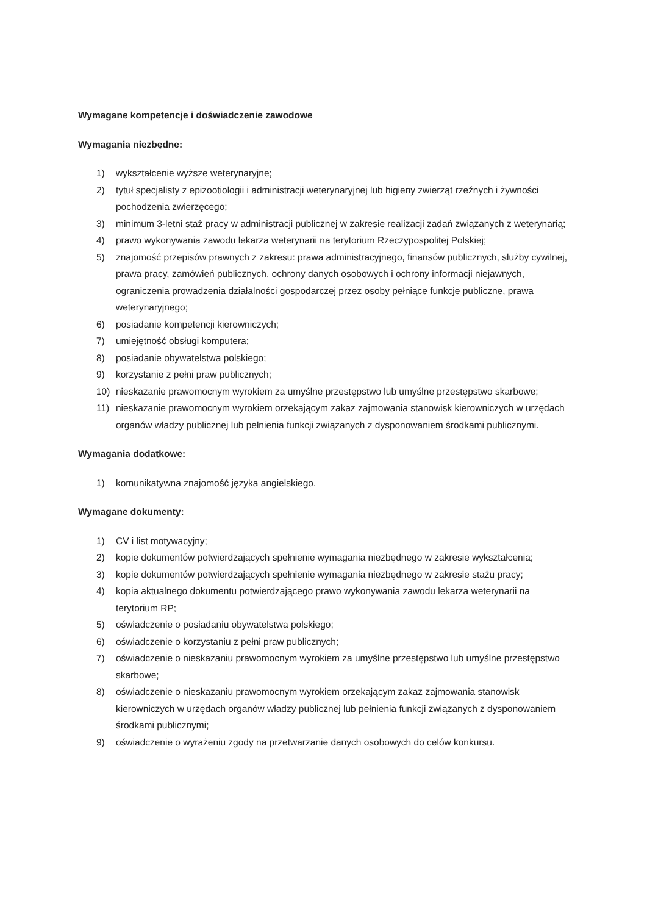Wymagane kompetencje i doświadczenie zawodowe
Wymagania niezbędne:
1) wykształcenie wyższe weterynaryjne;
2) tytuł specjalisty z epizootiologii i administracji weterynaryjnej lub higieny zwierząt rzeźnych i żywności pochodzenia zwierzęcego;
3) minimum 3-letni staż pracy w administracji publicznej w zakresie realizacji zadań związanych z weterynarią;
4) prawo wykonywania zawodu lekarza weterynarii na terytorium Rzeczypospolitej Polskiej;
5) znajomość przepisów prawnych z zakresu: prawa administracyjnego, finansów publicznych, służby cywilnej, prawa pracy, zamówień publicznych, ochrony danych osobowych i ochrony informacji niejawnych, ograniczenia prowadzenia działalności gospodarczej przez osoby pełniące funkcje publiczne, prawa weterynaryjnego;
6) posiadanie kompetencji kierowniczych;
7) umiejętność obsługi komputera;
8) posiadanie obywatelstwa polskiego;
9) korzystanie z pełni praw publicznych;
10) nieskazanie prawomocnym wyrokiem za umyślne przestępstwo lub umyślne przestępstwo skarbowe;
11) nieskazanie prawomocnym wyrokiem orzekającym zakaz zajmowania stanowisk kierowniczych w urzędach organów władzy publicznej lub pełnienia funkcji związanych z dysponowaniem środkami publicznymi.
Wymagania dodatkowe:
1) komunikatywna znajomość języka angielskiego.
Wymagane dokumenty:
1) CV i list motywacyjny;
2) kopie dokumentów potwierdzających spełnienie wymagania niezbędnego w zakresie wykształcenia;
3) kopie dokumentów potwierdzających spełnienie wymagania niezbędnego w zakresie stażu pracy;
4) kopia aktualnego dokumentu potwierdzającego prawo wykonywania zawodu lekarza weterynarii na terytorium RP;
5) oświadczenie o posiadaniu obywatelstwa polskiego;
6) oświadczenie o korzystaniu z pełni praw publicznych;
7) oświadczenie o nieskazaniu prawomocnym wyrokiem za umyślne przestępstwo lub umyślne przestępstwo skarbowe;
8) oświadczenie o nieskazaniu prawomocnym wyrokiem orzekającym zakaz zajmowania stanowisk kierowniczych w urzędach organów władzy publicznej lub pełnienia funkcji związanych z dysponowaniem środkami publicznymi;
9) oświadczenie o wyrażeniu zgody na przetwarzanie danych osobowych do celów konkursu.